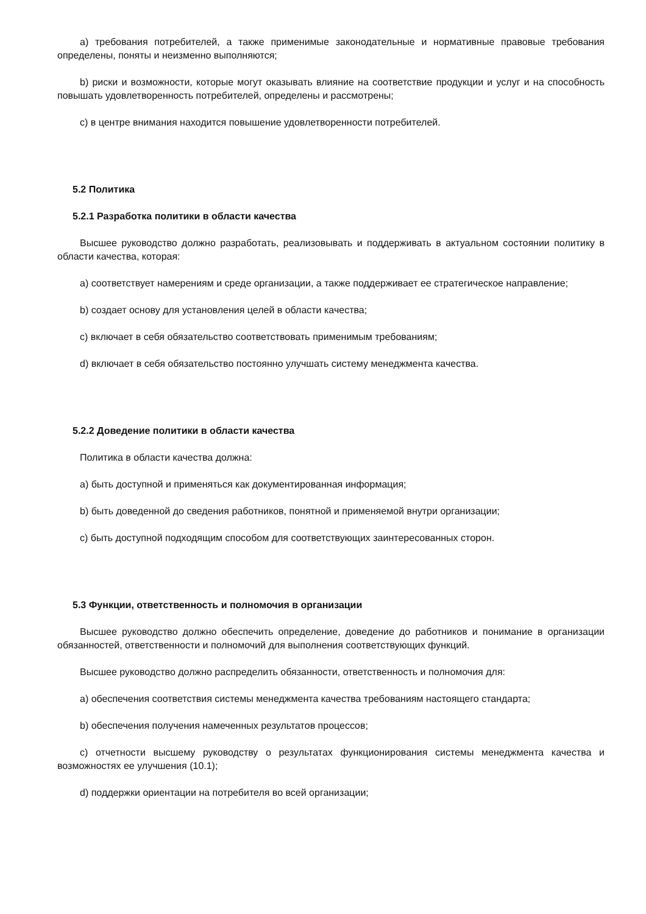а) требования потребителей, а также применимые законодательные и нормативные правовые требования определены, поняты и неизменно выполняются;
b) риски и возможности, которые могут оказывать влияние на соответствие продукции и услуг и на способность повышать удовлетворенность потребителей, определены и рассмотрены;
с) в центре внимания находится повышение удовлетворенности потребителей.
5.2 Политика
5.2.1 Разработка политики в области качества
Высшее руководство должно разработать, реализовывать и поддерживать в актуальном состоянии политику в области качества, которая:
а) соответствует намерениям и среде организации, а также поддерживает ее стратегическое направление;
b) создает основу для установления целей в области качества;
с) включает в себя обязательство соответствовать применимым требованиям;
d) включает в себя обязательство постоянно улучшать систему менеджмента качества.
5.2.2 Доведение политики в области качества
Политика в области качества должна:
а) быть доступной и применяться как документированная информация;
b) быть доведенной до сведения работников, понятной и применяемой внутри организации;
с) быть доступной подходящим способом для соответствующих заинтересованных сторон.
5.3 Функции, ответственность и полномочия в организации
Высшее руководство должно обеспечить определение, доведение до работников и понимание в организации обязанностей, ответственности и полномочий для выполнения соответствующих функций.
Высшее руководство должно распределить обязанности, ответственность и полномочия для:
а) обеспечения соответствия системы менеджмента качества требованиям настоящего стандарта;
b) обеспечения получения намеченных результатов процессов;
с) отчетности высшему руководству о результатах функционирования системы менеджмента качества и возможностях ее улучшения (10.1);
d) поддержки ориентации на потребителя во всей организации;